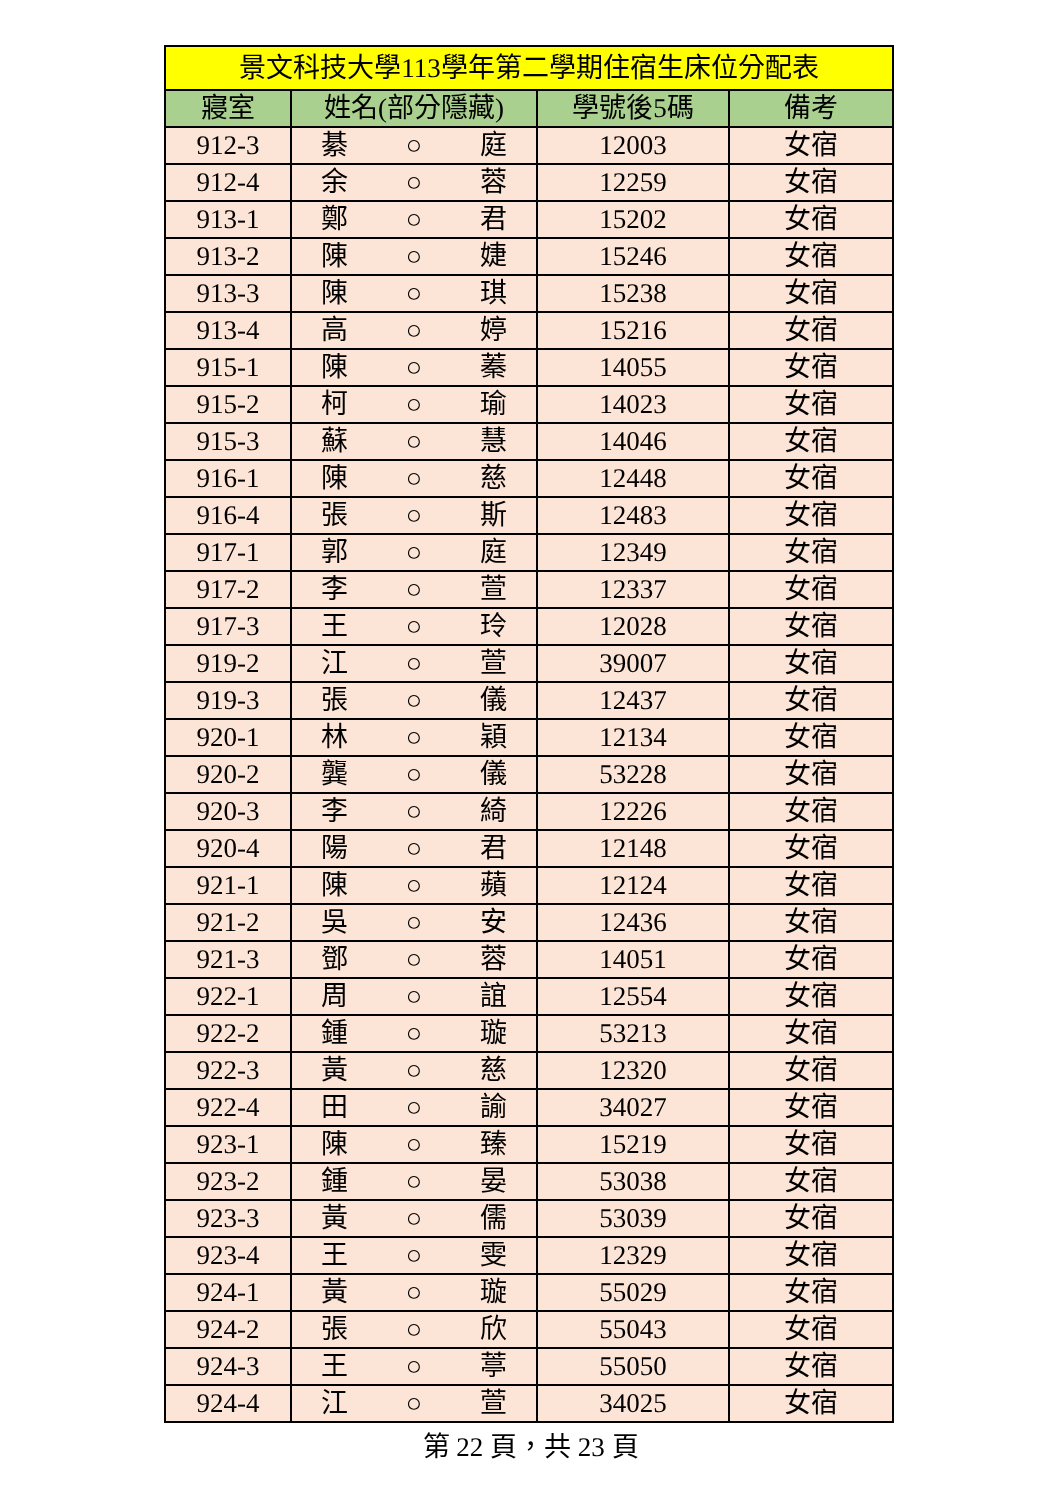| 景文科技大學113學年第二學期住宿生床位分配表 | | | |
| --- | --- | --- | --- |
| 寢室 | 姓名(部分隱藏) | 學號後5碼 | 備考 |
| 912-3 | 綦 ○ 庭 | 12003 | 女宿 |
| 912-4 | 余 ○ 蓉 | 12259 | 女宿 |
| 913-1 | 鄭 ○ 君 | 15202 | 女宿 |
| 913-2 | 陳 ○ 婕 | 15246 | 女宿 |
| 913-3 | 陳 ○ 琪 | 15238 | 女宿 |
| 913-4 | 高 ○ 婷 | 15216 | 女宿 |
| 915-1 | 陳 ○ 蓁 | 14055 | 女宿 |
| 915-2 | 柯 ○ 瑜 | 14023 | 女宿 |
| 915-3 | 蘇 ○ 慧 | 14046 | 女宿 |
| 916-1 | 陳 ○ 慈 | 12448 | 女宿 |
| 916-4 | 張 ○ 斯 | 12483 | 女宿 |
| 917-1 | 郭 ○ 庭 | 12349 | 女宿 |
| 917-2 | 李 ○ 萱 | 12337 | 女宿 |
| 917-3 | 王 ○ 玲 | 12028 | 女宿 |
| 919-2 | 江 ○ 萱 | 39007 | 女宿 |
| 919-3 | 張 ○ 儀 | 12437 | 女宿 |
| 920-1 | 林 ○ 穎 | 12134 | 女宿 |
| 920-2 | 龔 ○ 儀 | 53228 | 女宿 |
| 920-3 | 李 ○ 綺 | 12226 | 女宿 |
| 920-4 | 陽 ○ 君 | 12148 | 女宿 |
| 921-1 | 陳 ○ 蘋 | 12124 | 女宿 |
| 921-2 | 吳 ○ 安 | 12436 | 女宿 |
| 921-3 | 鄧 ○ 蓉 | 14051 | 女宿 |
| 922-1 | 周 ○ 誼 | 12554 | 女宿 |
| 922-2 | 鍾 ○ 璇 | 53213 | 女宿 |
| 922-3 | 黃 ○ 慈 | 12320 | 女宿 |
| 922-4 | 田 ○ 諭 | 34027 | 女宿 |
| 923-1 | 陳 ○ 臻 | 15219 | 女宿 |
| 923-2 | 鍾 ○ 晏 | 53038 | 女宿 |
| 923-3 | 黃 ○ 儒 | 53039 | 女宿 |
| 923-4 | 王 ○ 雯 | 12329 | 女宿 |
| 924-1 | 黃 ○ 璇 | 55029 | 女宿 |
| 924-2 | 張 ○ 欣 | 55043 | 女宿 |
| 924-3 | 王 ○ 葶 | 55050 | 女宿 |
| 924-4 | 江 ○ 萱 | 34025 | 女宿 |
第 22 頁，共 23 頁